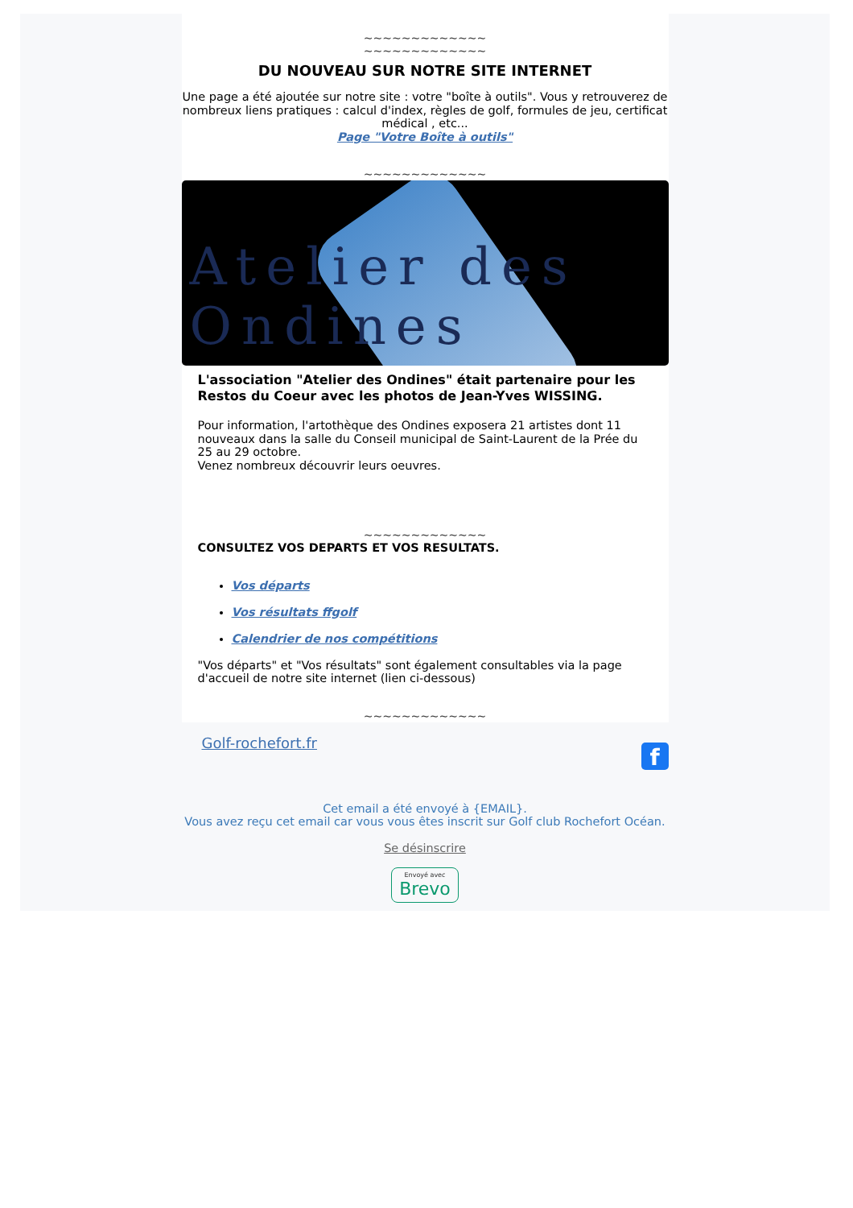~~~~~~~~~~~~~
~~~~~~~~~~~~~
DU NOUVEAU SUR NOTRE SITE INTERNET
Une page a été ajoutée sur notre site : votre "boîte à outils". Vous y retrouverez de nombreux liens pratiques : calcul d'index, règles de golf, formules de jeu, certificat médical , etc...
Page "Votre Boîte à outils"
~~~~~~~~~~~~~
Atelier des Ondines
L'association "Atelier des Ondines" était partenaire pour les Restos du Coeur avec les photos de Jean-Yves WISSING.
Pour information, l'artothèque des Ondines exposera 21 artistes dont 11 nouveaux dans la salle du Conseil municipal de Saint-Laurent de la Prée du 25 au 29 octobre.
Venez nombreux découvrir leurs oeuvres.
~~~~~~~~~~~~~
CONSULTEZ VOS DEPARTS ET VOS RESULTATS.
Vos départs
Vos résultats ffgolf
Calendrier de nos compétitions
"Vos départs" et "Vos résultats" sont également consultables via la page d'accueil de notre site internet (lien ci-dessous)
~~~~~~~~~~~~~
f
Golf-rochefort.fr
Cet email a été envoyé à {EMAIL}.
Vous avez reçu cet email car vous vous êtes inscrit sur Golf club Rochefort Océan.
Se désinscrire
Envoyé avec
Brevo